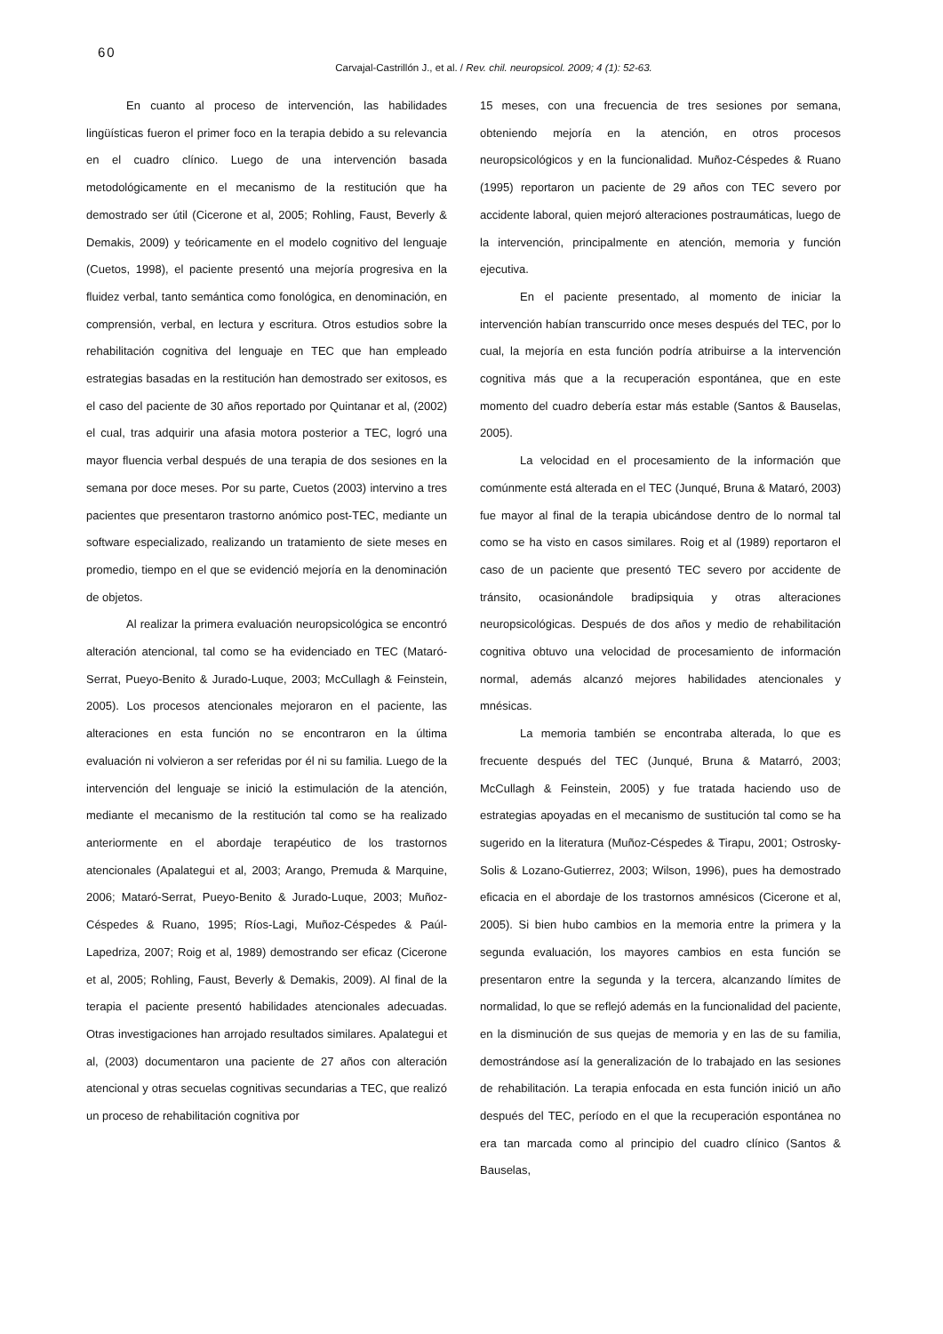60
Carvajal-Castrillón J., et al. / Rev. chil. neuropsicol. 2009; 4 (1): 52-63.
En cuanto al proceso de intervención, las habilidades lingüísticas fueron el primer foco en la terapia debido a su relevancia en el cuadro clínico. Luego de una intervención basada metodológicamente en el mecanismo de la restitución que ha demostrado ser útil (Cicerone et al, 2005; Rohling, Faust, Beverly & Demakis, 2009) y teóricamente en el modelo cognitivo del lenguaje (Cuetos, 1998), el paciente presentó una mejoría progresiva en la fluidez verbal, tanto semántica como fonológica, en denominación, en comprensión, verbal, en lectura y escritura. Otros estudios sobre la rehabilitación cognitiva del lenguaje en TEC que han empleado estrategias basadas en la restitución han demostrado ser exitosos, es el caso del paciente de 30 años reportado por Quintanar et al, (2002) el cual, tras adquirir una afasia motora posterior a TEC, logró una mayor fluencia verbal después de una terapia de dos sesiones en la semana por doce meses. Por su parte, Cuetos (2003) intervino a tres pacientes que presentaron trastorno anómico post-TEC, mediante un software especializado, realizando un tratamiento de siete meses en promedio, tiempo en el que se evidenció mejoría en la denominación de objetos.
Al realizar la primera evaluación neuropsicológica se encontró alteración atencional, tal como se ha evidenciado en TEC (Mataró-Serrat, Pueyo-Benito & Jurado-Luque, 2003; McCullagh & Feinstein, 2005). Los procesos atencionales mejoraron en el paciente, las alteraciones en esta función no se encontraron en la última evaluación ni volvieron a ser referidas por él ni su familia. Luego de la intervención del lenguaje se inició la estimulación de la atención, mediante el mecanismo de la restitución tal como se ha realizado anteriormente en el abordaje terapéutico de los trastornos atencionales (Apalategui et al, 2003; Arango, Premuda & Marquine, 2006; Mataró-Serrat, Pueyo-Benito & Jurado-Luque, 2003; Muñoz-Céspedes & Ruano, 1995; Ríos-Lagi, Muñoz-Céspedes & Paúl-Lapedriza, 2007; Roig et al, 1989) demostrando ser eficaz (Cicerone et al, 2005; Rohling, Faust, Beverly & Demakis, 2009). Al final de la terapia el paciente presentó habilidades atencionales adecuadas. Otras investigaciones han arrojado resultados similares. Apalategui et al, (2003) documentaron una paciente de 27 años con alteración atencional y otras secuelas cognitivas secundarias a TEC, que realizó un proceso de rehabilitación cognitiva por
15 meses, con una frecuencia de tres sesiones por semana, obteniendo mejoría en la atención, en otros procesos neuropsicológicos y en la funcionalidad. Muñoz-Céspedes & Ruano (1995) reportaron un paciente de 29 años con TEC severo por accidente laboral, quien mejoró alteraciones postraumáticas, luego de la intervención, principalmente en atención, memoria y función ejecutiva.
En el paciente presentado, al momento de iniciar la intervención habían transcurrido once meses después del TEC, por lo cual, la mejoría en esta función podría atribuirse a la intervención cognitiva más que a la recuperación espontánea, que en este momento del cuadro debería estar más estable (Santos & Bauselas, 2005).
La velocidad en el procesamiento de la información que comúnmente está alterada en el TEC (Junqué, Bruna & Mataró, 2003) fue mayor al final de la terapia ubicándose dentro de lo normal tal como se ha visto en casos similares. Roig et al (1989) reportaron el caso de un paciente que presentó TEC severo por accidente de tránsito, ocasionándole bradipsiquia y otras alteraciones neuropsicológicas. Después de dos años y medio de rehabilitación cognitiva obtuvo una velocidad de procesamiento de información normal, además alcanzó mejores habilidades atencionales y mnésicas.
La memoria también se encontraba alterada, lo que es frecuente después del TEC (Junqué, Bruna & Matarró, 2003; McCullagh & Feinstein, 2005) y fue tratada haciendo uso de estrategias apoyadas en el mecanismo de sustitución tal como se ha sugerido en la literatura (Muñoz-Céspedes & Tirapu, 2001; Ostrosky-Solis & Lozano-Gutierrez, 2003; Wilson, 1996), pues ha demostrado eficacia en el abordaje de los trastornos amnésicos (Cicerone et al, 2005). Si bien hubo cambios en la memoria entre la primera y la segunda evaluación, los mayores cambios en esta función se presentaron entre la segunda y la tercera, alcanzando límites de normalidad, lo que se reflejó además en la funcionalidad del paciente, en la disminución de sus quejas de memoria y en las de su familia, demostrándose así la generalización de lo trabajado en las sesiones de rehabilitación. La terapia enfocada en esta función inició un año después del TEC, período en el que la recuperación espontánea no era tan marcada como al principio del cuadro clínico (Santos & Bauselas,